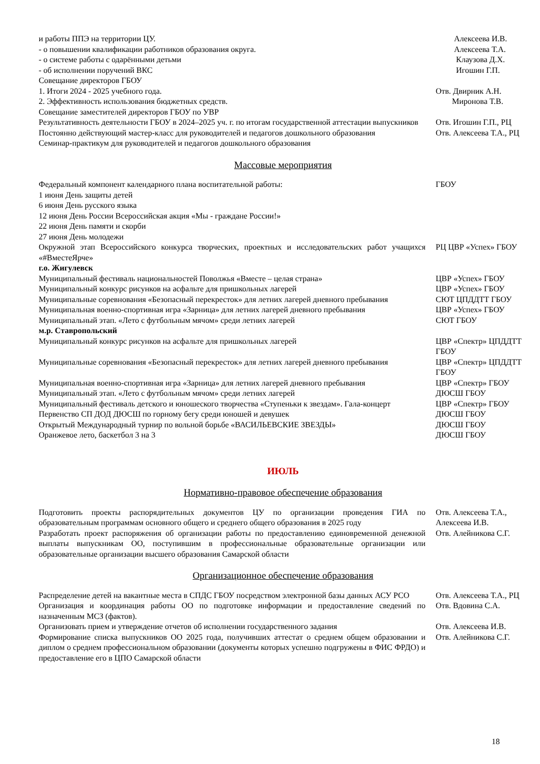| и работы ППЭ на территории ЦУ. | Алексеева И.В. |
| - о повышении квалификации работников образования округа. | Алексеева Т.А. |
| - о системе работы с одарёнными детьми | Клаузова Д.Х. |
| - об исполнении поручений ВКС | Игошин Г.П. |
| Совещание директоров ГБОУ | |
| 1. Итоги 2024 - 2025 учебного года. | Отв. Двирник А.Н. |
| 2. Эффективность использования бюджетных средств. | Миронова Т.В. |
| Совещание заместителей директоров ГБОУ по УВР | |
| Результативность деятельности ГБОУ в 2024–2025 уч. г. по итогам государственной аттестации выпускников | Отв. Игошин Г.П., РЦ |
| Постоянно действующий мастер-класс для руководителей и педагогов дошкольного образования Семинар-практикум для руководителей и педагогов дошкольного образования | Отв. Алексеева Т.А., РЦ |
Массовые мероприятия
| Федеральный компонент календарного плана воспитательной работы: 1 июня День защиты детей 6 июня День русского языка 12 июня День России Всероссийская акция «Мы - граждане России!» 22 июня День памяти и скорби 27 июня День молодежи | ГБОУ |
| Окружной этап Всероссийского конкурса творческих, проектных и исследовательских работ учащихся «#ВместеЯрче» | РЦ ЦВР «Успех» ГБОУ |
| г.о. Жигулевск | |
| Муниципальный фестиваль национальностей Поволжья «Вместе – целая страна» | ЦВР «Успех» ГБОУ |
| Муниципальный конкурс рисунков на асфальте для пришкольных лагерей | ЦВР «Успех» ГБОУ |
| Муниципальные соревнования «Безопасный перекресток» для летних лагерей дневного пребывания | СЮТ ЦПДДТТ ГБОУ |
| Муниципальная военно-спортивная игра «Зарница» для летних лагерей дневного пребывания | ЦВР «Успех» ГБОУ |
| Муниципальный этап. «Лето с футбольным мячом» среди летних лагерей | СЮТ ГБОУ |
| м.р. Ставропольский | |
| Муниципальный конкурс рисунков на асфальте для пришкольных лагерей | ЦВР «Спектр» ЦПДДТТ ГБОУ |
| Муниципальные соревнования «Безопасный перекресток» для летних лагерей дневного пребывания | ЦВР «Спектр» ЦПДДТТ ГБОУ |
| Муниципальная военно-спортивная игра «Зарница» для летних лагерей дневного пребывания | ЦВР «Спектр» ГБОУ |
| Муниципальный этап. «Лето с футбольным мячом» среди летних лагерей | ДЮСШ ГБОУ |
| Муниципальный фестиваль детского и юношеского творчества «Ступеньки к звездам». Гала-концерт | ЦВР «Спектр» ГБОУ |
| Первенство СП ДОД ДЮСШ по горному бегу среди юношей и девушек | ДЮСШ ГБОУ |
| Открытый Международный турнир по вольной борьбе «ВАСИЛЬЕВСКИЕ ЗВЕЗДЫ» | ДЮСШ ГБОУ |
| Оранжевое лето, баскетбол 3 на 3 | ДЮСШ ГБОУ |
ИЮЛЬ
Нормативно-правовое обеспечение образования
| Подготовить проекты распорядительных документов ЦУ по организации проведения ГИА по образовательным программам основного общего и среднего общего образования в 2025 году | Отв. Алексеева Т.А., Алексеева И.В. |
| Разработать проект распоряжения об организации работы по предоставлению единовременной денежной выплаты выпускникам ОО, поступившим в профессиональные образовательные организации или образовательные организации высшего образования Самарской области | Отв. Алейникова С.Г. |
Организационное обеспечение образования
| Распределение детей на вакантные места в СПДС ГБОУ посредством электронной базы данных АСУ РСО | Отв. Алексеева Т.А., РЦ |
| Организация и координация работы ОО по подготовке информации и предоставление сведений по назначенным МСЗ (фактов). | Отв. Вдовина С.А. |
| Организовать прием и утверждение отчетов об исполнении государственного задания | Отв. Алексеева И.В. |
| Формирование списка выпускников ОО 2025 года, получивших аттестат о среднем общем образовании и диплом о среднем профессиональном образовании (документы которых успешно подгружены в ФИС ФРДО) и предоставление его в ЦПО Самарской области | Отв. Алейникова С.Г. |
18